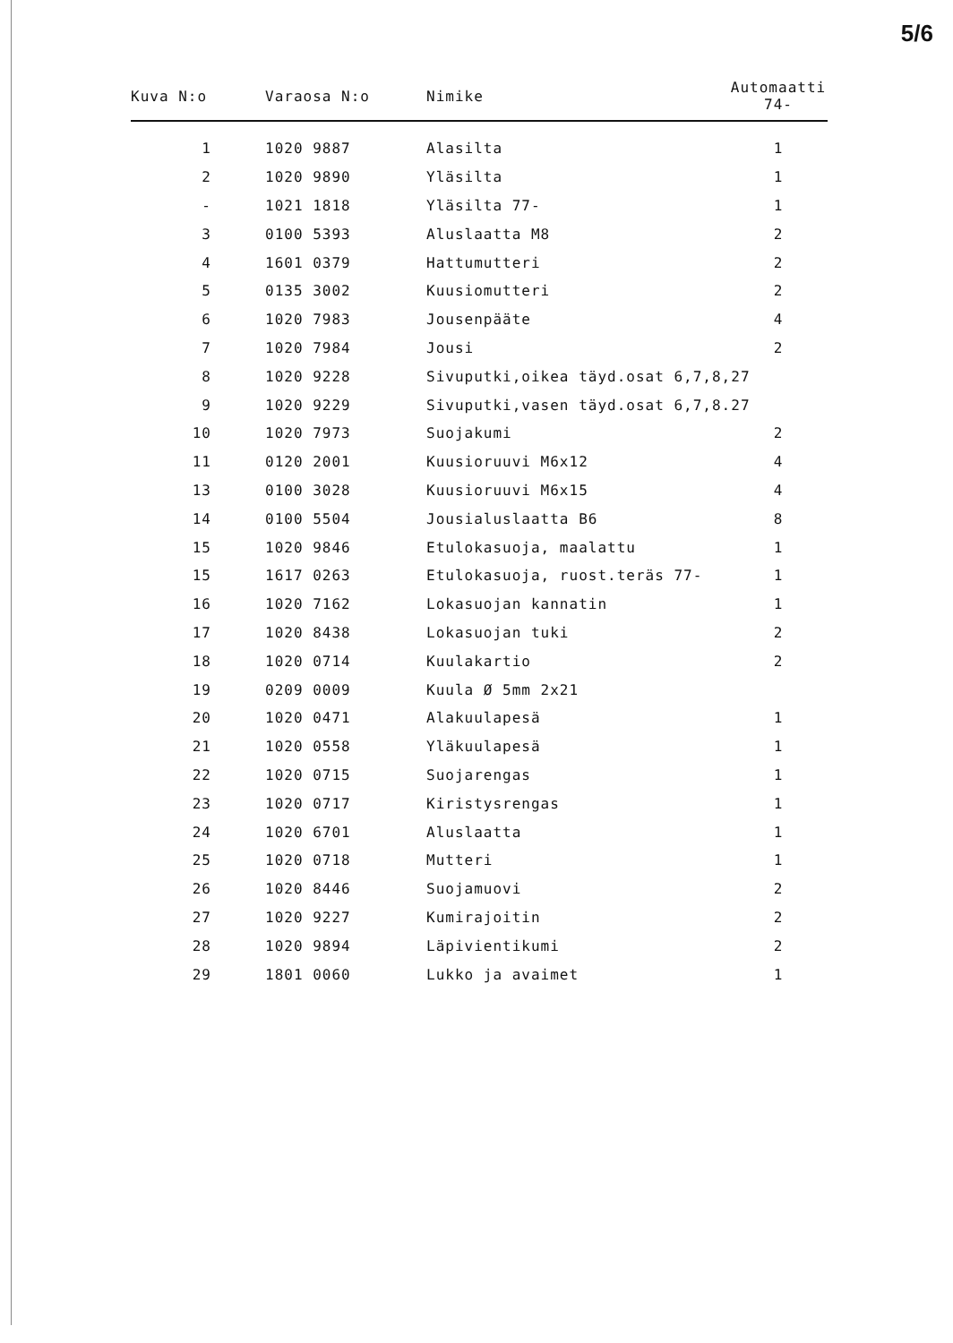5/6
| Kuva N:o | Varaosa N:o | Nimike | Automaatti 74- |
| --- | --- | --- | --- |
| 1 | 1020 9887 | Alasilta | 1 |
| 2 | 1020 9890 | Yläsilta | 1 |
| - | 1021 1818 | Yläsilta 77- | 1 |
| 3 | 0100 5393 | Aluslaatta M8 | 2 |
| 4 | 1601 0379 | Hattumutteri | 2 |
| 5 | 0135 3002 | Kuusiomutteri | 2 |
| 6 | 1020 7983 | Jousenpääte | 4 |
| 7 | 1020 7984 | Jousi | 2 |
| 8 | 1020 9228 | Sivuputki,oikea täyd.osat 6,7,8,27 | |
| 9 | 1020 9229 | Sivuputki,vasen täyd.osat 6,7,8.27 | |
| 10 | 1020 7973 | Suojakumi | 2 |
| 11 | 0120 2001 | Kuusioruuvi M6x12 | 4 |
| 13 | 0100 3028 | Kuusioruuvi M6x15 | 4 |
| 14 | 0100 5504 | Jousialuslaatta B6 | 8 |
| 15 | 1020 9846 | Etulokasuoja, maalattu | 1 |
| 15 | 1617 0263 | Etulokasuoja, ruost.teräs 77- | 1 |
| 16 | 1020 7162 | Lokasuojan kannatin | 1 |
| 17 | 1020 8438 | Lokasuojan tuki | 2 |
| 18 | 1020 0714 | Kuulakartio | 2 |
| 19 | 0209 0009 | Kuula Ø 5mm 2x21 | |
| 20 | 1020 0471 | Alakuulapesä | 1 |
| 21 | 1020 0558 | Yläkuulapesä | 1 |
| 22 | 1020 0715 | Suojarengas | 1 |
| 23 | 1020 0717 | Kiristysrengas | 1 |
| 24 | 1020 6701 | Aluslaatta | 1 |
| 25 | 1020 0718 | Mutteri | 1 |
| 26 | 1020 8446 | Suojamuovi | 2 |
| 27 | 1020 9227 | Kumirajoitin | 2 |
| 28 | 1020 9894 | Läpivientikumi | 2 |
| 29 | 1801 0060 | Lukko ja avaimet | 1 |